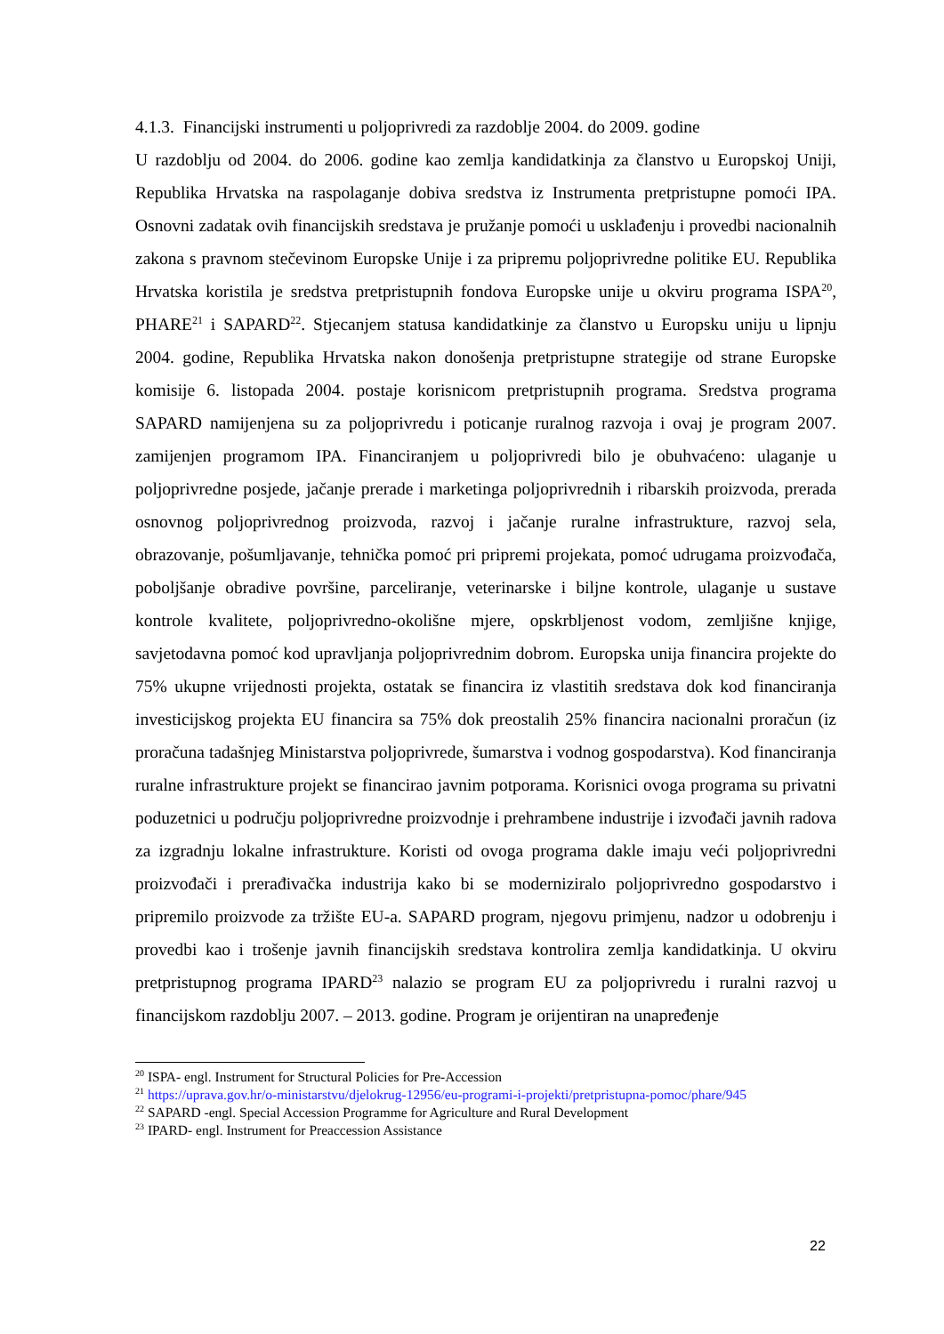4.1.3. Financijski instrumenti u poljoprivredi za razdoblje 2004. do 2009. godine
U razdoblju od 2004. do 2006. godine kao zemlja kandidatkinja za članstvo u Europskoj Uniji, Republika Hrvatska na raspolaganje dobiva sredstva iz Instrumenta pretpristupne pomoći IPA. Osnovni zadatak ovih financijskih sredstava je pružanje pomoći u usklađenju i provedbi nacionalnih zakona s pravnom stečevinom Europske Unije i za pripremu poljoprivredne politike EU. Republika Hrvatska koristila je sredstva pretpristupnih fondova Europske unije u okviru programa ISPA<sup>20</sup>, PHARE<sup>21</sup> i SAPARD<sup>22</sup>. Stjecanjem statusa kandidatkinje za članstvo u Europsku uniju u lipnju 2004. godine, Republika Hrvatska nakon donošenja pretpristupne strategije od strane Europske komisije 6. listopada 2004. postaje korisnicom pretpristupnih programa. Sredstva programa SAPARD namijenjena su za poljoprivredu i poticanje ruralnog razvoja i ovaj je program 2007. zamijenjen programom IPA. Financiranjem u poljoprivredi bilo je obuhvaćeno: ulaganje u poljoprivredne posjede, jačanje prerade i marketinga poljoprivrednih i ribarskih proizvoda, prerada osnovnog poljoprivrednog proizvoda, razvoj i jačanje ruralne infrastrukture, razvoj sela, obrazovanje, pošumljavanje, tehnička pomoć pri pripremi projekata, pomoć udrugama proizvođača, poboljšanje obradive površine, parceliranje, veterinarske i biljne kontrole, ulaganje u sustave kontrole kvalitete, poljoprivredno-okolišne mjere, opskrbljenost vodom, zemljišne knjige, savjetodavna pomoć kod upravljanja poljoprivrednim dobrom. Europska unija financira projekte do 75% ukupne vrijednosti projekta, ostatak se financira iz vlastitih sredstava dok kod financiranja investicijskog projekta EU financira sa 75% dok preostalih 25% financira nacionalni proračun (iz proračuna tadašnjeg Ministarstva poljoprivrede, šumarstva i vodnog gospodarstva). Kod financiranja ruralne infrastrukture projekt se financirao javnim potporama. Korisnici ovoga programa su privatni poduzetnici u području poljoprivredne proizvodnje i prehrambene industrije i izvođači javnih radova za izgradnju lokalne infrastrukture. Koristi od ovoga programa dakle imaju veći poljoprivredni proizvođači i prerađivačka industrija kako bi se moderniziralo poljoprivredno gospodarstvo i pripremilo proizvode za tržište EU-a. SAPARD program, njegovu primjenu, nadzor u odobrenju i provedbi kao i trošenje javnih financijskih sredstava kontrolira zemlja kandidatkinja. U okviru pretpristupnog programa IPARD<sup>23</sup> nalazio se program EU za poljoprivredu i ruralni razvoj u financijskom razdoblju 2007. – 2013. godine. Program je orijentiran na unapređenje
<sup>20</sup> ISPA- engl. Instrument for Structural Policies for Pre-Accession
<sup>21</sup> https://uprava.gov.hr/o-ministarstvu/djelokrug-12956/eu-programi-i-projekti/pretpristupna-pomoc/phare/945
<sup>22</sup> SAPARD -engl. Special Accession Programme for Agriculture and Rural Development
<sup>23</sup> IPARD- engl. Instrument for Preaccession Assistance
22